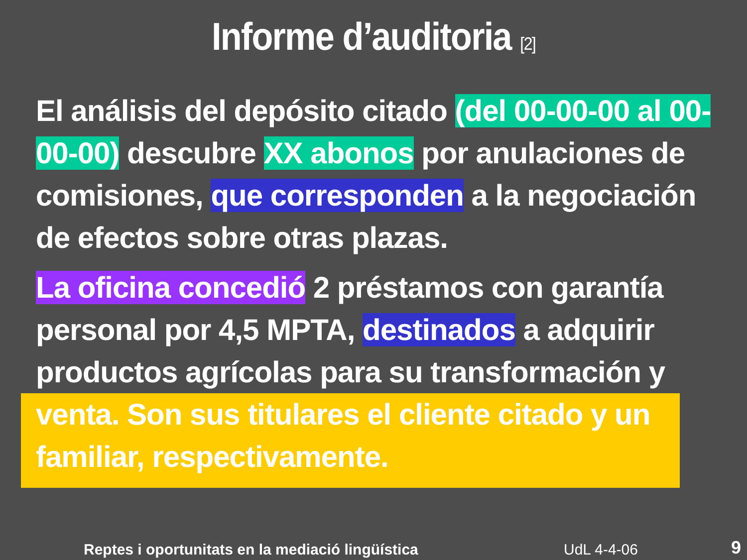Informe d’auditoria [2]
El análisis del depósito citado (del 00-00-00 al 00-00-00) descubre XX abonos por anulaciones de comisiones, que corresponden a la negociación de efectos sobre otras plazas.
La oficina concedió 2 préstamos con garantía personal por 4,5 MPTA, destinados a adquirir productos agrícolas para su transformación y
venta. Son sus titulares el cliente citado y un familiar, respectivamente.
Reptes i oportunitats en la mediació lingüística
UdL 4-4-06 9